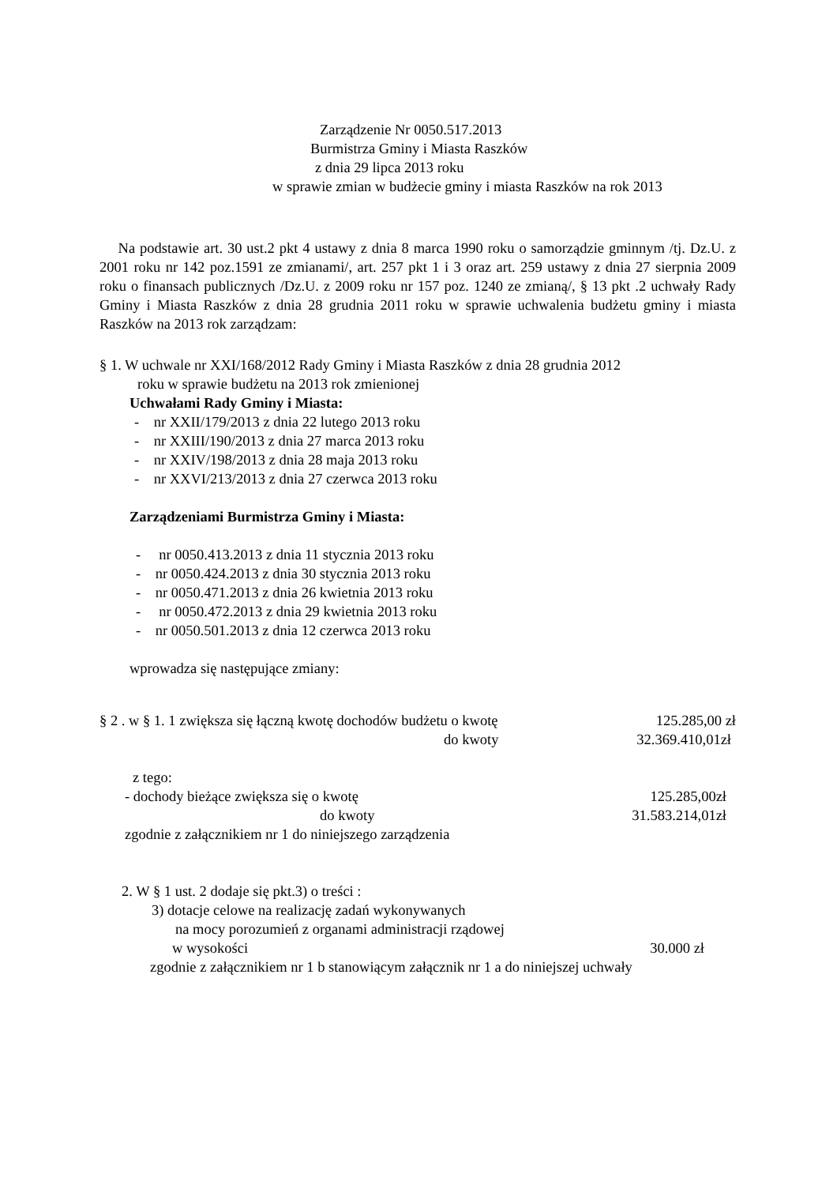Zarządzenie Nr 0050.517.2013
Burmistrza Gminy i Miasta Raszków
z dnia 29 lipca 2013 roku
w sprawie zmian w budżecie gminy i miasta Raszków na rok 2013
Na podstawie art. 30 ust.2 pkt 4 ustawy z dnia 8 marca 1990 roku o samorządzie gminnym /tj. Dz.U. z 2001 roku nr 142 poz.1591 ze zmianami/, art. 257 pkt 1 i 3 oraz art. 259 ustawy z dnia 27 sierpnia 2009 roku o finansach publicznych /Dz.U. z 2009 roku nr 157 poz. 1240 ze zmianą/, § 13 pkt .2 uchwały Rady Gminy i Miasta Raszków z dnia 28 grudnia 2011 roku w sprawie uchwalenia budżetu gminy i miasta Raszków na 2013 rok zarządzam:
§ 1. W uchwale nr XXI/168/2012 Rady Gminy i Miasta Raszków z dnia 28 grudnia 2012
roku w sprawie budżetu na 2013 rok zmienionej
Uchwałami Rady Gminy i Miasta:
- nr XXII/179/2013 z dnia 22 lutego 2013 roku
- nr XXIII/190/2013 z dnia 27 marca 2013 roku
- nr XXIV/198/2013 z dnia 28 maja 2013 roku
- nr XXVI/213/2013 z dnia 27 czerwca 2013 roku
Zarządzeniami Burmistrza Gminy i Miasta:
- nr 0050.413.2013 z dnia 11 stycznia 2013 roku
- nr 0050.424.2013 z dnia 30 stycznia 2013 roku
- nr 0050.471.2013 z dnia 26 kwietnia 2013 roku
- nr 0050.472.2013 z dnia 29 kwietnia 2013 roku
- nr 0050.501.2013 z dnia 12 czerwca 2013 roku
wprowadza się następujące zmiany:
§ 2 . w § 1. 1 zwiększa się łączną kwotę dochodów budżetu o kwotę 125.285,00 zł
do kwoty 32.369.410,01zł
z tego:
- dochody bieżące zwiększa się o kwotę 125.285,00zł
do kwoty 31.583.214,01zł
zgodnie z załącznikiem nr 1 do niniejszego zarządzenia
2. W § 1 ust. 2 dodaje się pkt.3) o treści :
3) dotacje celowe na realizację zadań wykonywanych
na mocy porozumień z organami administracji rządowej
w wysokości 30.000 zł
zgodnie z załącznikiem nr 1 b stanowiącym załącznik nr 1 a do niniejszej uchwały